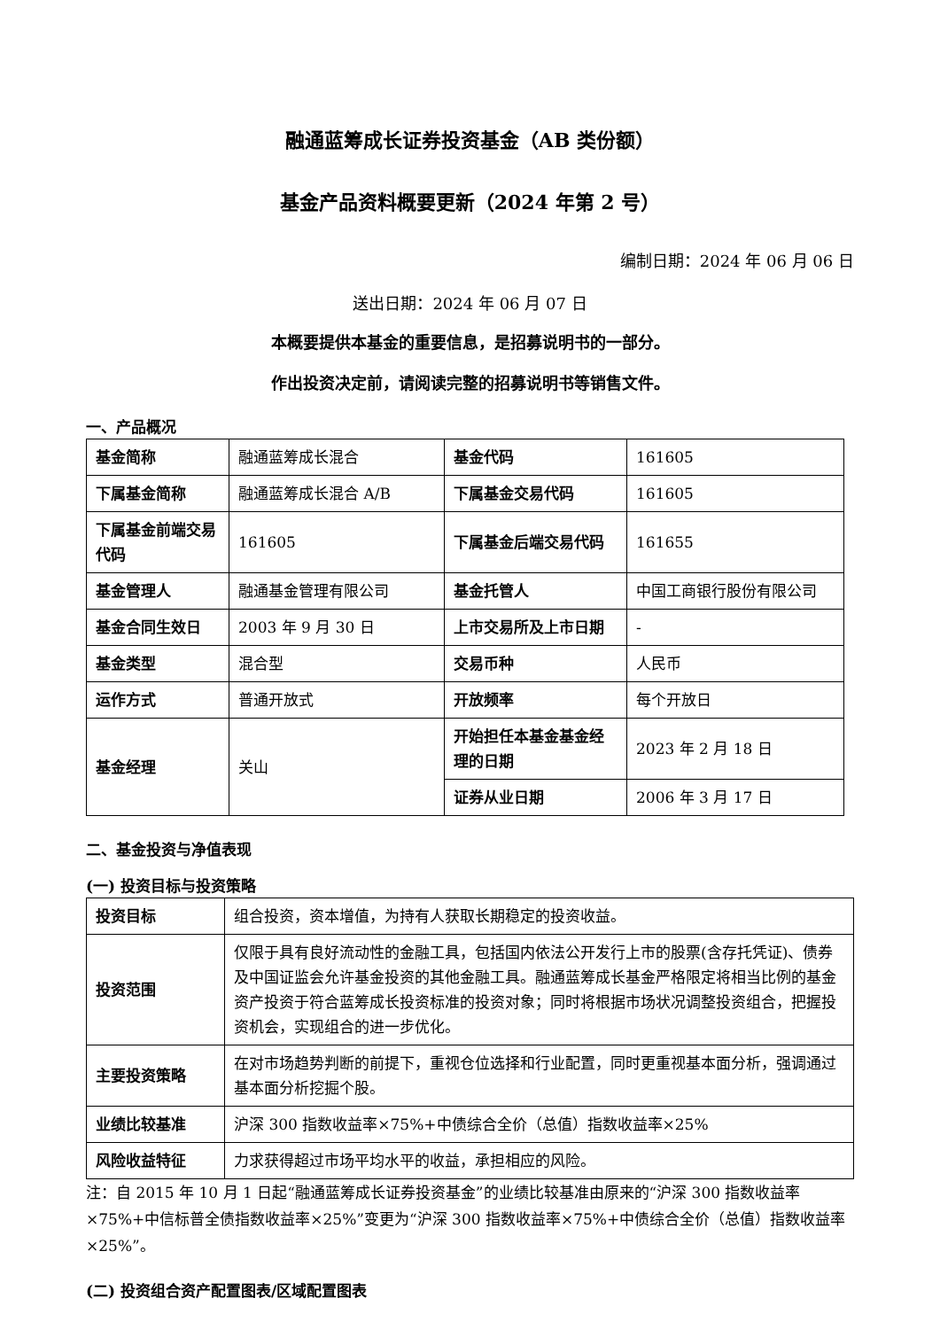融通蓝筹成长证券投资基金（AB 类份额）
基金产品资料概要更新（2024 年第 2 号）
编制日期：2024 年 06 月 06 日
送出日期：2024 年 06 月 07 日
本概要提供本基金的重要信息，是招募说明书的一部分。
作出投资决定前，请阅读完整的招募说明书等销售文件。
一、产品概况
| 基金简称 | 融通蓝筹成长混合 | 基金代码 | 161605 |
| 下属基金简称 | 融通蓝筹成长混合 A/B | 下属基金交易代码 | 161605 |
| 下属基金前端交易代码 | 161605 | 下属基金后端交易代码 | 161655 |
| 基金管理人 | 融通基金管理有限公司 | 基金托管人 | 中国工商银行股份有限公司 |
| 基金合同生效日 | 2003 年 9 月 30 日 | 上市交易所及上市日期 | - |
| 基金类型 | 混合型 | 交易币种 | 人民币 |
| 运作方式 | 普通开放式 | 开放频率 | 每个开放日 |
| 基金经理 | 关山 | 开始担任本基金基金经理的日期 | 2023 年 2 月 18 日 |
| | | 证券从业日期 | 2006 年 3 月 17 日 |
二、基金投资与净值表现
(一) 投资目标与投资策略
| 投资目标 | 组合投资，资本增值，为持有人获取长期稳定的投资收益。 |
| 投资范围 | 仅限于具有良好流动性的金融工具，包括国内依法公开发行上市的股票(含存托凭证)、债券及中国证监会允许基金投资的其他金融工具。融通蓝筹成长基金严格限定将相当比例的基金资产投资于符合蓝筹成长投资标准的投资对象；同时将根据市场状况调整投资组合，把握投资机会，实现组合的进一步优化。 |
| 主要投资策略 | 在对市场趋势判断的前提下，重视仓位选择和行业配置，同时更重视基本面分析，强调通过基本面分析挖掘个股。 |
| 业绩比较基准 | 沪深 300 指数收益率×75%+中债综合全价（总值）指数收益率×25% |
| 风险收益特征 | 力求获得超过市场平均水平的收益，承担相应的风险。 |
注：自 2015 年 10 月 1 日起“融通蓝筹成长证券投资基金”的业绩比较基准由原来的“沪深 300 指数收益率×75%+中信标普全债指数收益率×25%”变更为“沪深 300 指数收益率×75%+中债综合全价（总值）指数收益率×25%”。
(二) 投资组合资产配置图表/区域配置图表